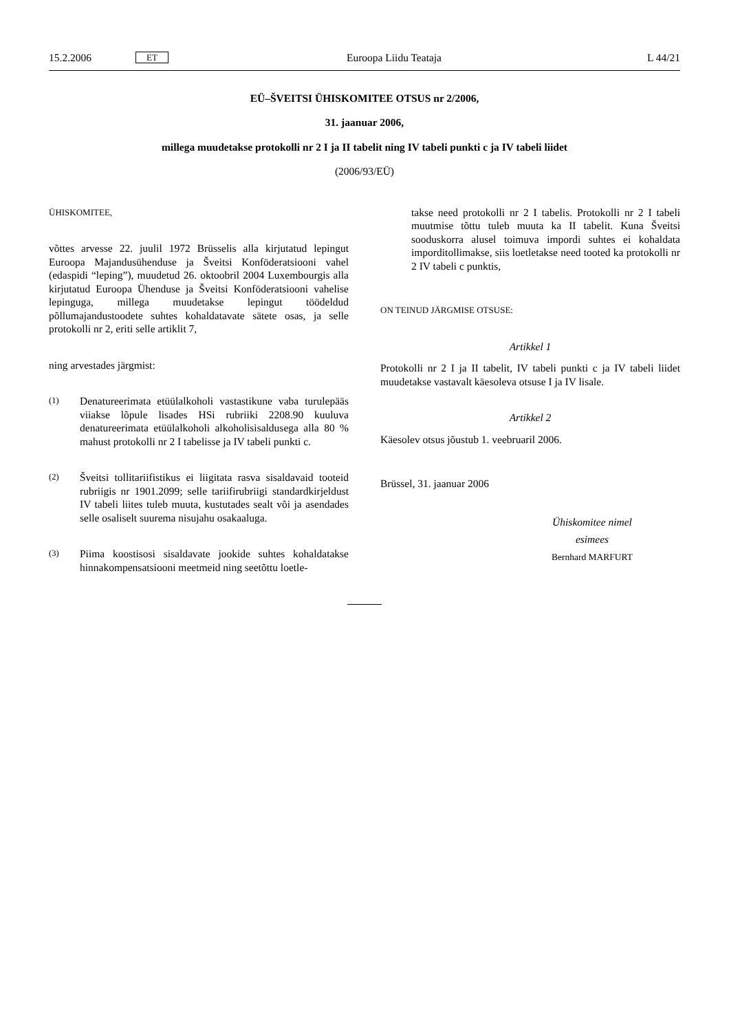15.2.2006 ET Euroopa Liidu Teataja L 44/21
EÜ–ŠVEITSI ÜHISKOMITEE OTSUS nr 2/2006,
31. jaanuar 2006,
millega muudetakse protokolli nr 2 I ja II tabelit ning IV tabeli punkti c ja IV tabeli liidet
(2006/93/EÜ)
ÜHISKOMITEE,
võttes arvesse 22. juulil 1972 Brüsselis alla kirjutatud lepingut Euroopa Majandusühenduse ja Šveitsi Konföderatsiooni vahel (edaspidi “leping”), muudetud 26. oktoobril 2004 Luxembourgis alla kirjutatud Euroopa Ühenduse ja Šveitsi Konföderatsiooni vahelise lepinguga, millega muudetakse lepingut töödeldud põllumajandustoodete suhtes kohaldatavate sätete osas, ja selle protokolli nr 2, eriti selle artiklit 7,
ning arvestades järgmist:
(1) Denatureerimata etüülalkoholi vastastikune vaba turulepääs viiakse lõpule lisades HSi rubriiki 2208.90 kuuluva denatureerimata etüülalkoholi alkoholisisaldusega alla 80 % mahust protokolli nr 2 I tabelisse ja IV tabeli punkti c.
(2) Šveitsi tollitariifistikus ei liigitata rasva sisaldavaid tooteid rubriigis nr 1901.2099; selle tariifirubriigi standardkirjeldust IV tabeli liites tuleb muuta, kustutades sealt või ja asendades selle osaliselt suurema nisujahu osakaaluga.
(3) Piima koostisosi sisaldavate jookide suhtes kohaldatakse hinnakompensatsiooni meetmeid ning seetõttu loetle-
takse need protokolli nr 2 I tabelis. Protokolli nr 2 I tabeli muutmise tõttu tuleb muuta ka II tabelit. Kuna Šveitsi sooduskorra alusel toimuva impordi suhtes ei kohaldata imporditollimakse, siis loetletakse need tooted ka protokolli nr 2 IV tabeli c punktis,
ON TEINUD JÄRGMISE OTSUSE:
Artikkel 1
Protokolli nr 2 I ja II tabelit, IV tabeli punkti c ja IV tabeli liidet muudetakse vastavalt käesoleva otsuse I ja IV lisale.
Artikkel 2
Käesolev otsus jõustub 1. veebruaril 2006.
Brüssel, 31. jaanuar 2006
Ühiskomitee nimel
esimees
Bernhard MARFURT